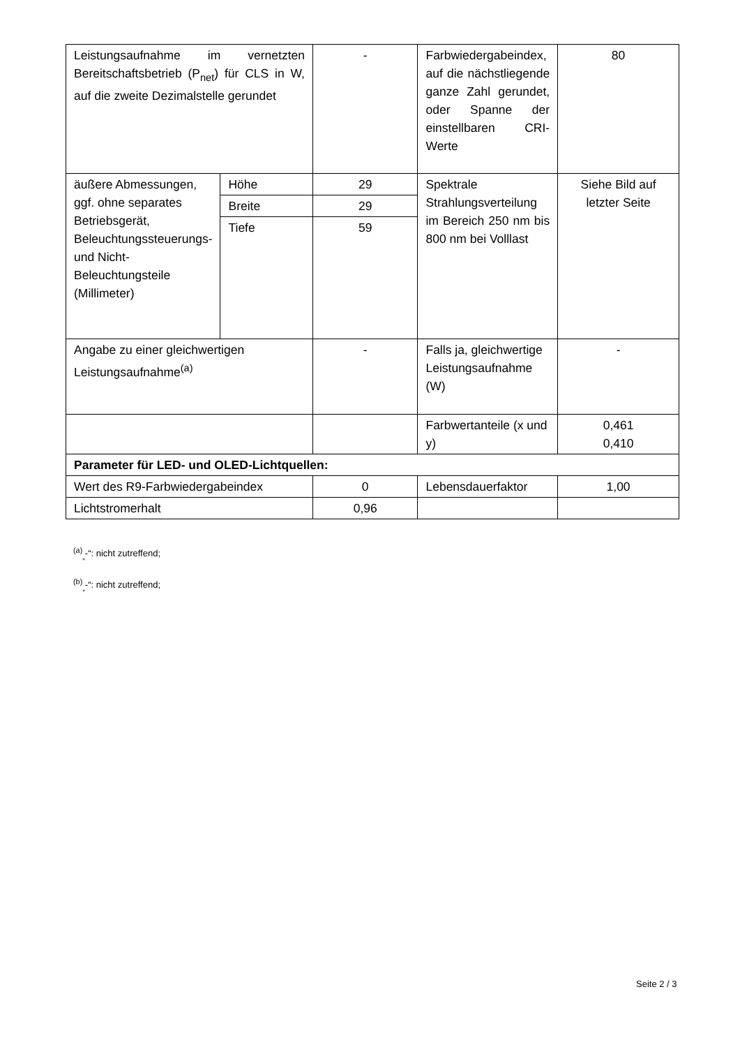| Leistungsaufnahme im vernetzten Bereitschaftsbetrieb (P<sub>net</sub>) für CLS in W, auf die zweite Dezimalstelle gerundet | | - | Farbwiedergabeindex, auf die nächstliegende ganze Zahl gerundet, oder Spanne der einstellbaren CRI-Werte | 80 |
| äußere Abmessungen, ggf. ohne separates Betriebsgerät, Beleuchtungssteuerungs- und Nicht-Beleuchtungsteile (Millimeter) | Höhe | 29 | Spektrale Strahlungsverteilung im Bereich 250 nm bis 800 nm bei Volllast | Siehe Bild auf letzter Seite |
| | Breite | 29 | | |
| | Tiefe | 59 | | |
| Angabe zu einer gleichwertigen Leistungsaufnahme<sup>(a)</sup> | | - | Falls ja, gleichwertige Leistungsaufnahme (W) | - |
| | | | Farbwertanteile (x und y) | 0,461 0,410 |
| Parameter für LED- und OLED-Lichtquellen: | | | | |
| Wert des R9-Farbwiedergabeindex | | 0 | Lebensdauerfaktor | 1,00 |
| Lichtstromerhalt | | 0,96 | | |
<sup>(a)</sup><sub>„</sub>-“: nicht zutreffend;
<sup>(b)</sup><sub>„</sub>-“: nicht zutreffend;
Seite 2 / 3